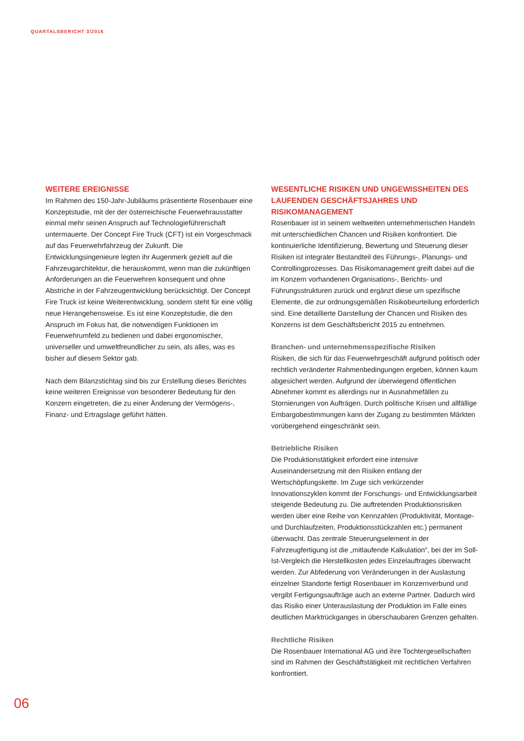QUARTALSBERICHT 3/2016
WEITERE EREIGNISSE
Im Rahmen des 150-Jahr-Jubiläums präsentierte Rosenbauer eine Konzeptstudie, mit der der österreichische Feuerwehrausstatter einmal mehr seinen Anspruch auf Technologieführerschaft untermauerte. Der Concept Fire Truck (CFT) ist ein Vorgeschmack auf das Feuerwehrfahrzeug der Zukunft. Die Entwicklungsingenieure legten ihr Augenmerk gezielt auf die Fahrzeugarchitektur, die herauskommt, wenn man die zukünftigen Anforderungen an die Feuerwehren konsequent und ohne Abstriche in der Fahrzeugentwicklung berücksichtigt. Der Concept Fire Truck ist keine Weiterentwicklung, sondern steht für eine völlig neue Herangehensweise. Es ist eine Konzeptstudie, die den Anspruch im Fokus hat, die notwendigen Funktionen im Feuerwehrumfeld zu bedienen und dabei ergonomischer, universeller und umweltfreundlicher zu sein, als alles, was es bisher auf diesem Sektor gab.
Nach dem Bilanzstichtag sind bis zur Erstellung dieses Berichtes keine weiteren Ereignisse von besonderer Bedeutung für den Konzern eingetreten, die zu einer Änderung der Vermögens-, Finanz- und Ertragslage geführt hätten.
WESENTLICHE RISIKEN UND UNGEWISSHEITEN DES LAUFENDEN GESCHÄFTSJAHRES UND RISIKOMANAGEMENT
Rosenbauer ist in seinem weltweiten unternehmerischen Handeln mit unterschiedlichen Chancen und Risiken konfrontiert. Die kontinuierliche Identifizierung, Bewertung und Steuerung dieser Risiken ist integraler Bestandteil des Führungs-, Planungs- und Controllingprozesses. Das Risikomanagement greift dabei auf die im Konzern vorhandenen Organisations-, Berichts- und Führungsstrukturen zurück und ergänzt diese um spezifische Elemente, die zur ordnungsgemäßen Risikobeurteilung erforderlich sind. Eine detaillierte Darstellung der Chancen und Risiken des Konzerns ist dem Geschäftsbericht 2015 zu entnehmen.
Branchen- und unternehmensspezifische Risiken
Risiken, die sich für das Feuerwehrgeschäft aufgrund politisch oder rechtlich veränderter Rahmenbedingungen ergeben, können kaum abgesichert werden. Aufgrund der überwiegend öffentlichen Abnehmer kommt es allerdings nur in Ausnahmefällen zu Stornierungen von Aufträgen. Durch politische Krisen und allfällige Embargobestimmungen kann der Zugang zu bestimmten Märkten vorübergehend eingeschränkt sein.
Betriebliche Risiken
Die Produktionstätigkeit erfordert eine intensive Auseinandersetzung mit den Risiken entlang der Wertschöpfungskette. Im Zuge sich verkürzender Innovationszyklen kommt der Forschungs- und Entwicklungsarbeit steigende Bedeutung zu. Die auftretenden Produktionsrisiken werden über eine Reihe von Kennzahlen (Produktivität, Montage- und Durchlaufzeiten, Produktionsstückzahlen etc.) permanent überwacht. Das zentrale Steuerungselement in der Fahrzeugfertigung ist die „mitlaufende Kalkulation“, bei der im Soll-Ist-Vergleich die Herstellkosten jedes Einzelauftrages überwacht werden. Zur Abfederung von Veränderungen in der Auslastung einzelner Standorte fertigt Rosenbauer im Konzernverbund und vergibt Fertigungsaufträge auch an externe Partner. Dadurch wird das Risiko einer Unterauslastung der Produktion im Falle eines deutlichen Marktrückganges in überschaubaren Grenzen gehalten.
Rechtliche Risiken
Die Rosenbauer International AG und ihre Tochtergesellschaften sind im Rahmen der Geschäftstätigkeit mit rechtlichen Verfahren konfrontiert.
06